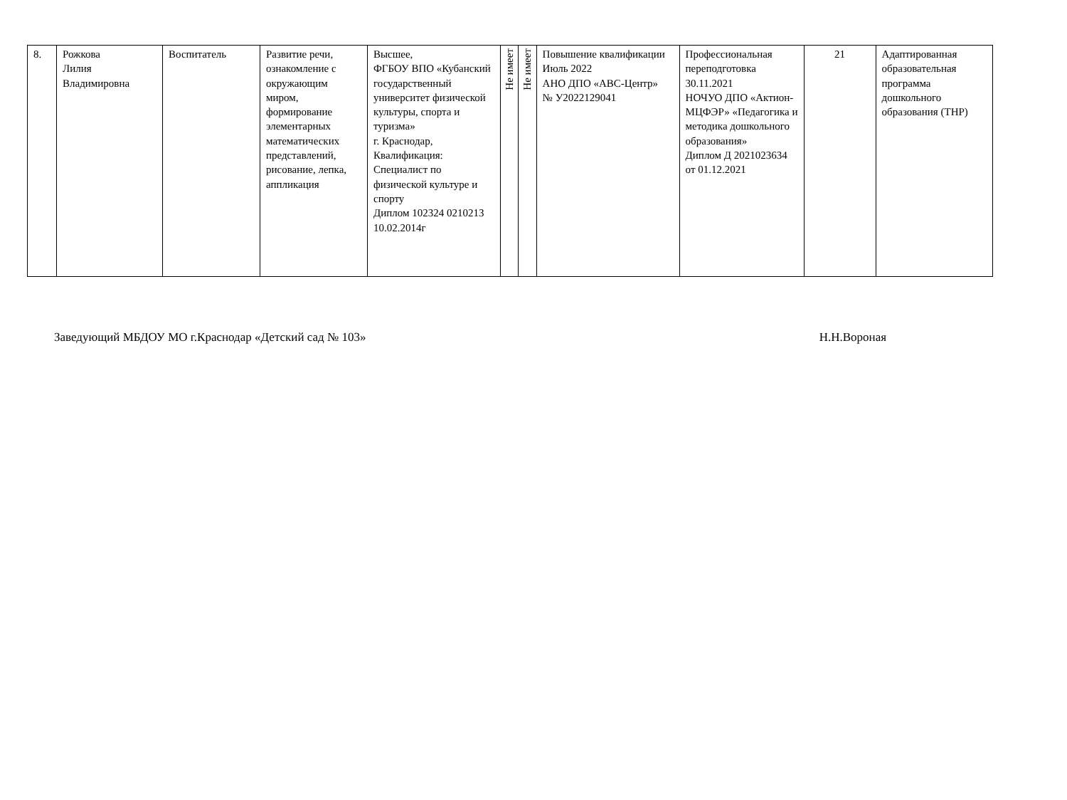| 8. | Рожкова Лилия Владимировна | Воспитатель | Развитие речи, ознакомление с окружающим миром, формирование элементарных математических представлений, рисование, лепка, аппликация | Высшее, ФГБОУ ВПО «Кубанский государственный университет физической культуры, спорта и туризма» г. Краснодар, Квалификация: Специалист по физической культуре и спорту Диплом 102324 0210213 10.02.2014г | Не имеет | Не имеет | Повышение квалификации Июль 2022 АНО ДПО «АВС-Центр» № У2022129041 | Профессиональная переподготовка 30.11.2021 НОЧУО ДПО «Актион-МЦФЭР» «Педагогика и методика дошкольного образования» Диплом Д 2021023634 от 01.12.2021 | 21 | Адаптированная образовательная программа дошкольного образования (ТНР) |
Заведующий МБДОУ МО г.Краснодар «Детский сад № 103» Н.Н.Вороная